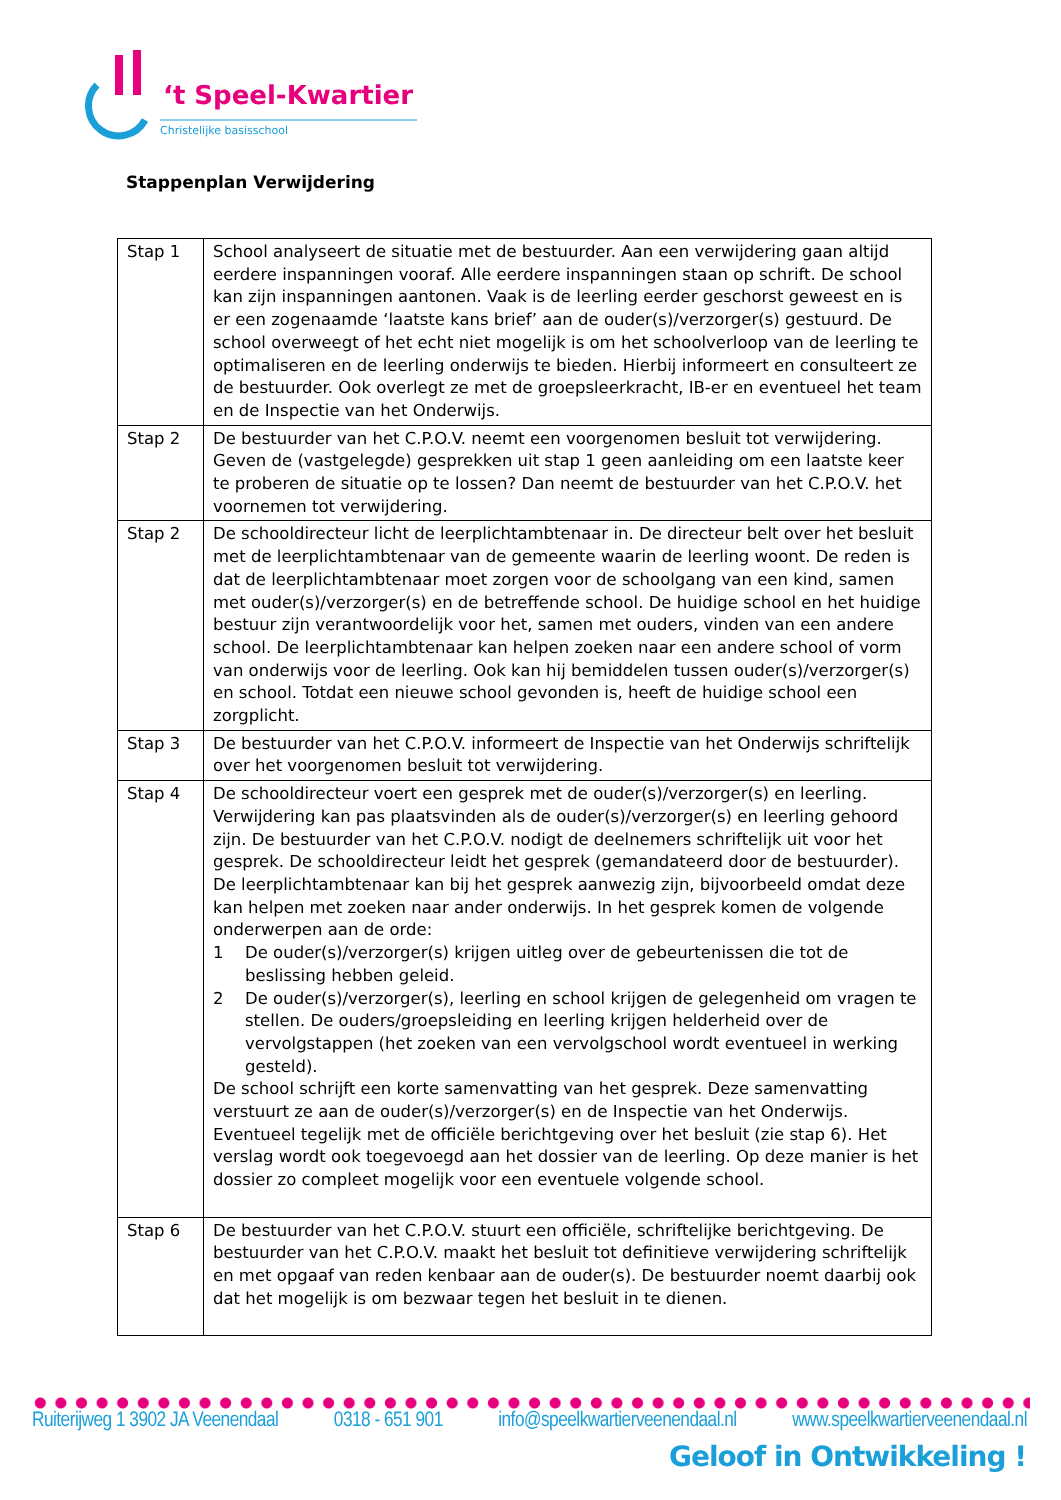‘t Speel-Kwartier
Christelijke basisschool
Stappenplan Verwijdering
| Stap 1 | School analyseert de situatie met de bestuurder. Aan een verwijdering gaan altijd eerdere inspanningen vooraf. Alle eerdere inspanningen staan op schrift. De school kan zijn inspanningen aantonen. Vaak is de leerling eerder geschorst geweest en is er een zogenaamde ‘laatste kans brief’ aan de ouder(s)/verzorger(s) gestuurd. De school overweegt of het echt niet mogelijk is om het schoolverloop van de leerling te optimaliseren en de leerling onderwijs te bieden. Hierbij informeert en consulteert ze de bestuurder. Ook overlegt ze met de groepsleerkracht, IB-er en eventueel het team en de Inspectie van het Onderwijs. |
| Stap 2 | De bestuurder van het C.P.O.V. neemt een voorgenomen besluit tot verwijdering. Geven de (vastgelegde) gesprekken uit stap 1 geen aanleiding om een laatste keer te proberen de situatie op te lossen? Dan neemt de bestuurder van het C.P.O.V. het voornemen tot verwijdering. |
| Stap 2 | De schooldirecteur licht de leerplichtambtenaar in. De directeur belt over het besluit met de leerplichtambtenaar van de gemeente waarin de leerling woont. De reden is dat de leerplichtambtenaar moet zorgen voor de schoolgang van een kind, samen met ouder(s)/verzorger(s) en de betreffende school. De huidige school en het huidige bestuur zijn verantwoordelijk voor het, samen met ouders, vinden van een andere school. De leerplichtambtenaar kan helpen zoeken naar een andere school of vorm van onderwijs voor de leerling. Ook kan hij bemiddelen tussen ouder(s)/verzorger(s) en school. Totdat een nieuwe school gevonden is, heeft de huidige school een zorgplicht. |
| Stap 3 | De bestuurder van het C.P.O.V. informeert de Inspectie van het Onderwijs schriftelijk over het voorgenomen besluit tot verwijdering. |
| Stap 4 | De schooldirecteur voert een gesprek met de ouder(s)/verzorger(s) en leerling. Verwijdering kan pas plaatsvinden als de ouder(s)/verzorger(s) en leerling gehoord zijn. De bestuurder van het C.P.O.V. nodigt de deelnemers schriftelijk uit voor het gesprek. De schooldirecteur leidt het gesprek (gemandateerd door de bestuurder). De leerplichtambtenaar kan bij het gesprek aanwezig zijn, bijvoorbeeld omdat deze kan helpen met zoeken naar ander onderwijs. In het gesprek komen de volgende onderwerpen aan de orde: 1 De ouder(s)/verzorger(s) krijgen uitleg over de gebeurtenissen die tot de beslissing hebben geleid. 2 De ouder(s)/verzorger(s), leerling en school krijgen de gelegenheid om vragen te stellen. De ouders/groepsleiding en leerling krijgen helderheid over de vervolgstappen (het zoeken van een vervolgschool wordt eventueel in werking gesteld). De school schrijft een korte samenvatting van het gesprek. Deze samenvatting verstuurt ze aan de ouder(s)/verzorger(s) en de Inspectie van het Onderwijs. Eventueel tegelijk met de officiële berichtgeving over het besluit (zie stap 6). Het verslag wordt ook toegevoegd aan het dossier van de leerling. Op deze manier is het dossier zo compleet mogelijk voor een eventuele volgende school. |
| Stap 6 | De bestuurder van het C.P.O.V. stuurt een officiële, schriftelijke berichtgeving. De bestuurder van het C.P.O.V. maakt het besluit tot definitieve verwijdering schriftelijk en met opgaaf van reden kenbaar aan de ouder(s). De bestuurder noemt daarbij ook dat het mogelijk is om bezwaar tegen het besluit in te dienen. |
Ruiterijweg 1 3902 JA Veenendaal 0318 - 651 901 info@speelkwartierveenendaal.nl www.speelkwartierveenendaal.nl
Geloof in Ontwikkeling !